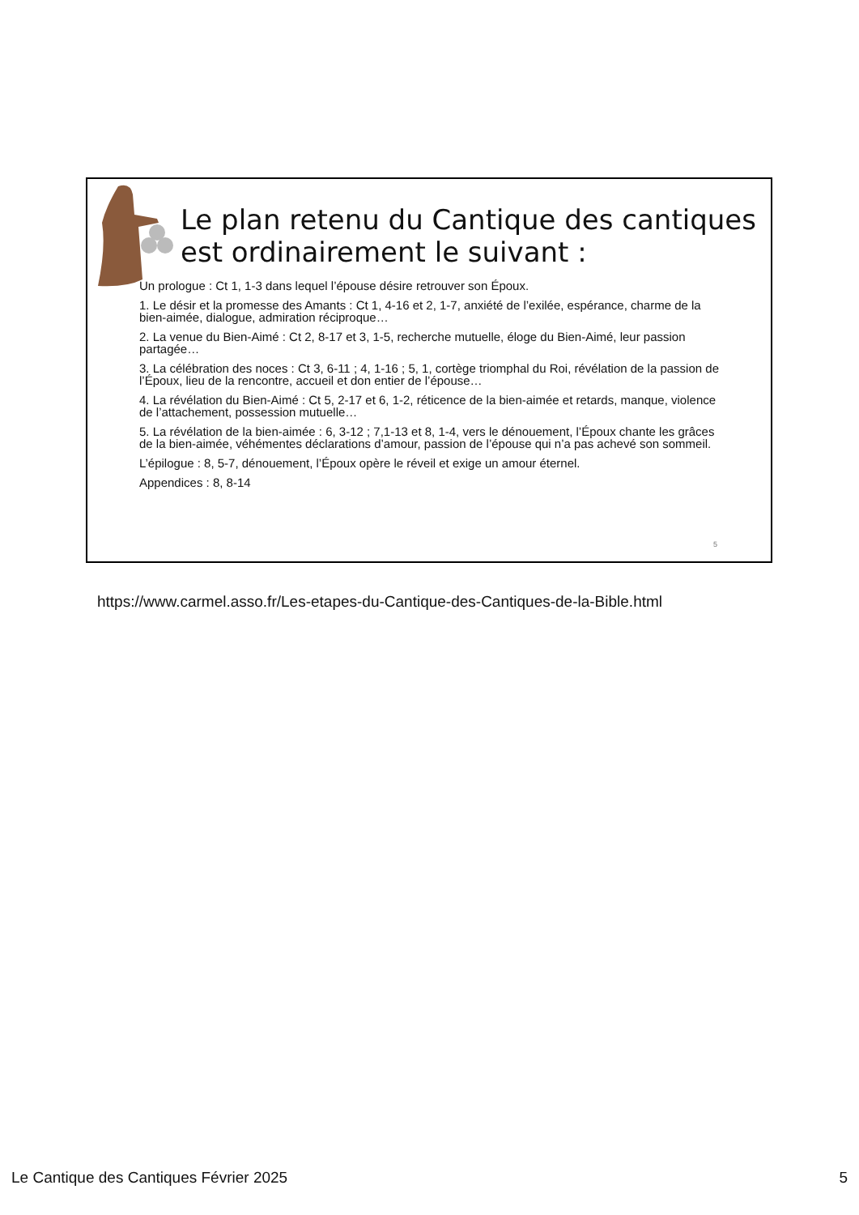Le plan retenu du Cantique des cantiques est ordinairement le suivant :
Un prologue : Ct 1, 1-3 dans lequel l’épouse désire retrouver son Époux.
1. Le désir et la promesse des Amants : Ct 1, 4-16 et 2, 1-7, anxiété de l’exilée, espérance, charme de la bien-aimée, dialogue, admiration réciproque…
2. La venue du Bien-Aimé : Ct 2, 8-17 et 3, 1-5, recherche mutuelle, éloge du Bien-Aimé, leur passion partagée…
3. La célébration des noces : Ct 3, 6-11 ; 4, 1-16 ; 5, 1, cortège triomphal du Roi, révélation de la passion de l’Époux, lieu de la rencontre, accueil et don entier de l’épouse…
4. La révélation du Bien-Aimé : Ct 5, 2-17 et 6, 1-2, réticence de la bien-aimée et retards, manque, violence de l’attachement, possession mutuelle…
5. La révélation de la bien-aimée : 6, 3-12 ; 7,1-13 et 8, 1-4, vers le dénouement, l’Époux chante les grâces de la bien-aimée, véhémentes déclarations d’amour, passion de l’épouse qui n’a pas achevé son sommeil.
L’épilogue : 8, 5-7, dénouement, l’Époux opère le réveil et exige un amour éternel.
Appendices : 8, 8-14
5
https://www.carmel.asso.fr/Les-etapes-du-Cantique-des-Cantiques-de-la-Bible.html
Le Cantique des Cantiques Février 2025 5